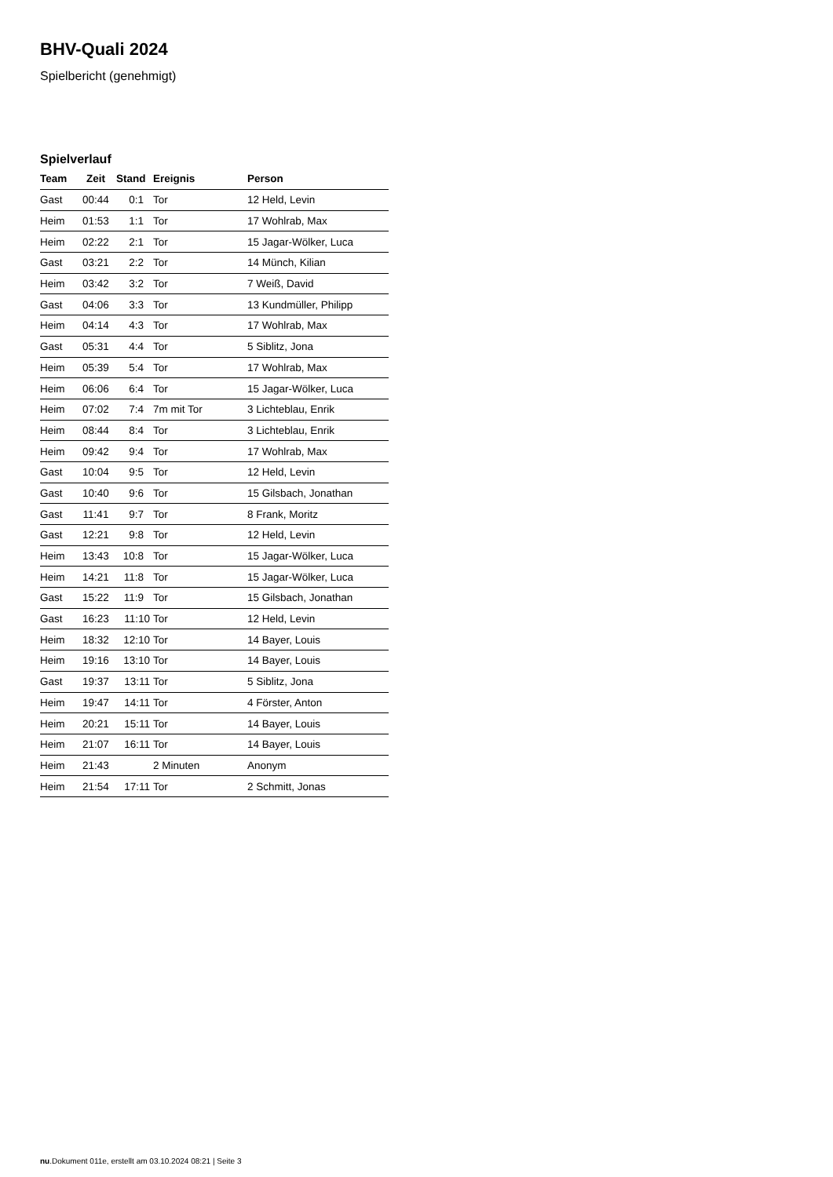BHV-Quali 2024
Spielbericht (genehmigt)
Spielverlauf
| Team | Zeit | Stand | Ereignis | Person |
| --- | --- | --- | --- | --- |
| Gast | 00:44 | 0:1 | Tor | 12 Held, Levin |
| Heim | 01:53 | 1:1 | Tor | 17 Wohlrab, Max |
| Heim | 02:22 | 2:1 | Tor | 15 Jagar-Wölker, Luca |
| Gast | 03:21 | 2:2 | Tor | 14 Münch, Kilian |
| Heim | 03:42 | 3:2 | Tor | 7 Weiß, David |
| Gast | 04:06 | 3:3 | Tor | 13 Kundmüller, Philipp |
| Heim | 04:14 | 4:3 | Tor | 17 Wohlrab, Max |
| Gast | 05:31 | 4:4 | Tor | 5 Siblitz, Jona |
| Heim | 05:39 | 5:4 | Tor | 17 Wohlrab, Max |
| Heim | 06:06 | 6:4 | Tor | 15 Jagar-Wölker, Luca |
| Heim | 07:02 | 7:4 | 7m mit Tor | 3 Lichteblau, Enrik |
| Heim | 08:44 | 8:4 | Tor | 3 Lichteblau, Enrik |
| Heim | 09:42 | 9:4 | Tor | 17 Wohlrab, Max |
| Gast | 10:04 | 9:5 | Tor | 12 Held, Levin |
| Gast | 10:40 | 9:6 | Tor | 15 Gilsbach, Jonathan |
| Gast | 11:41 | 9:7 | Tor | 8 Frank, Moritz |
| Gast | 12:21 | 9:8 | Tor | 12 Held, Levin |
| Heim | 13:43 | 10:8 | Tor | 15 Jagar-Wölker, Luca |
| Heim | 14:21 | 11:8 | Tor | 15 Jagar-Wölker, Luca |
| Gast | 15:22 | 11:9 | Tor | 15 Gilsbach, Jonathan |
| Gast | 16:23 | 11:10 | Tor | 12 Held, Levin |
| Heim | 18:32 | 12:10 | Tor | 14 Bayer, Louis |
| Heim | 19:16 | 13:10 | Tor | 14 Bayer, Louis |
| Gast | 19:37 | 13:11 | Tor | 5 Siblitz, Jona |
| Heim | 19:47 | 14:11 | Tor | 4 Förster, Anton |
| Heim | 20:21 | 15:11 | Tor | 14 Bayer, Louis |
| Heim | 21:07 | 16:11 | Tor | 14 Bayer, Louis |
| Heim | 21:43 | | 2 Minuten | Anonym |
| Heim | 21:54 | 17:11 | Tor | 2 Schmitt, Jonas |
nu.Dokument 011e, erstellt am 03.10.2024 08:21 | Seite 3